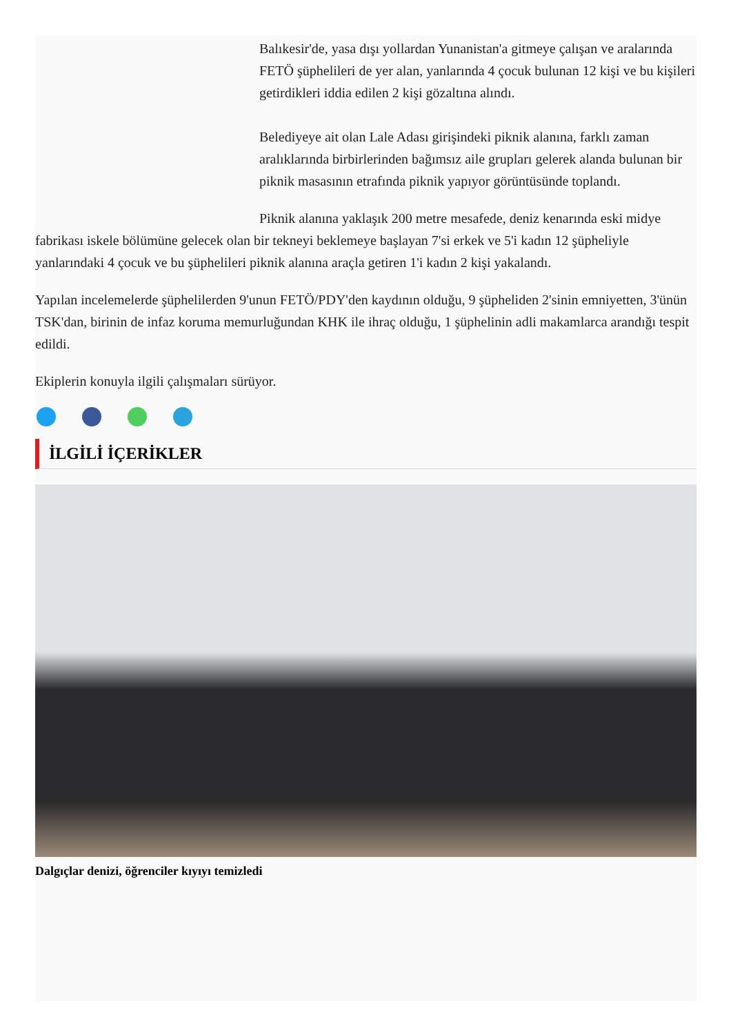Balıkesir'de, yasa dışı yollardan Yunanistan'a gitmeye çalışan ve aralarında FETÖ şüphelileri de yer alan, yanlarında 4 çocuk bulunan 12 kişi ve bu kişileri getirdikleri iddia edilen 2 kişi gözaltına alındı.
Belediyeye ait olan Lale Adası girişindeki piknik alanına, farklı zaman aralıklarında birbirlerinden bağımsız aile grupları gelerek alanda bulunan bir piknik masasının etrafında piknik yapıyor görüntüsünde toplandı.
Piknik alanına yaklaşık 200 metre mesafede, deniz kenarında eski midye fabrikası iskele bölümüne gelecek olan bir tekneyi beklemeye başlayan 7'si erkek ve 5'i kadın 12 şüpheliyle yanlarındaki 4 çocuk ve bu şüphelileri piknik alanına araçla getiren 1'i kadın 2 kişi yakalandı.
Yapılan incelemelerde şüphelilerden 9'unun FETÖ/PDY'den kaydının olduğu, 9 şüpheliden 2'sinin emniyetten, 3'ünün TSK'dan, birinin de infaz koruma memurluğundan KHK ile ihraç olduğu, 1 şüphelinin adli makamlarca arandığı tespit edildi.
Ekiplerin konuyla ilgili çalışmaları sürüyor.
İLGİLİ İÇERİKLER
Dalgıçlar denizi, öğrenciler kıyıyı temizledi